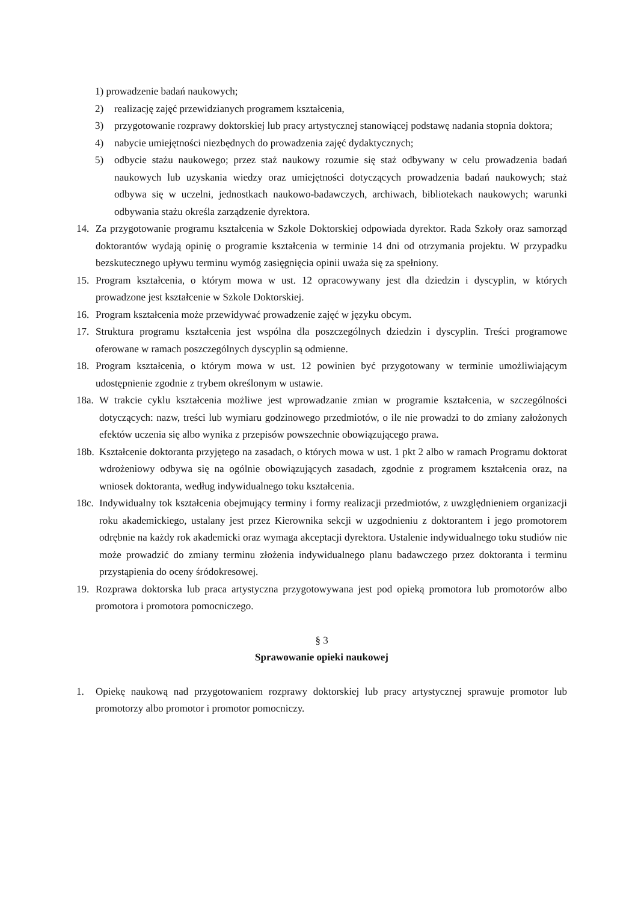1) prowadzenie badań naukowych;
2) realizację zajęć przewidzianych programem kształcenia,
3) przygotowanie rozprawy doktorskiej lub pracy artystycznej stanowiącej podstawę nadania stopnia doktora;
4) nabycie umiejętności niezbędnych do prowadzenia zajęć dydaktycznych;
5) odbycie stażu naukowego; przez staż naukowy rozumie się staż odbywany w celu prowadzenia badań naukowych lub uzyskania wiedzy oraz umiejętności dotyczących prowadzenia badań naukowych; staż odbywa się w uczelni, jednostkach naukowo-badawczych, archiwach, bibliotekach naukowych; warunki odbywania stażu określa zarządzenie dyrektora.
14. Za przygotowanie programu kształcenia w Szkole Doktorskiej odpowiada dyrektor. Rada Szkoły oraz samorząd doktorantów wydają opinię o programie kształcenia w terminie 14 dni od otrzymania projektu. W przypadku bezskutecznego upływu terminu wymóg zasięgnięcia opinii uważa się za spełniony.
15. Program kształcenia, o którym mowa w ust. 12 opracowywany jest dla dziedzin i dyscyplin, w których prowadzone jest kształcenie w Szkole Doktorskiej.
16. Program kształcenia może przewidywać prowadzenie zajęć w języku obcym.
17. Struktura programu kształcenia jest wspólna dla poszczególnych dziedzin i dyscyplin. Treści programowe oferowane w ramach poszczególnych dyscyplin są odmienne.
18. Program kształcenia, o którym mowa w ust. 12 powinien być przygotowany w terminie umożliwiającym udostępnienie zgodnie z trybem określonym w ustawie.
18a. W trakcie cyklu kształcenia możliwe jest wprowadzanie zmian w programie kształcenia, w szczególności dotyczących: nazw, treści lub wymiaru godzinowego przedmiotów, o ile nie prowadzi to do zmiany założonych efektów uczenia się albo wynika z przepisów powszechnie obowiązującego prawa.
18b. Kształcenie doktoranta przyjętego na zasadach, o których mowa w ust. 1 pkt 2 albo w ramach Programu doktorat wdrożeniowy odbywa się na ogólnie obowiązujących zasadach, zgodnie z programem kształcenia oraz, na wniosek doktoranta, według indywidualnego toku kształcenia.
18c. Indywidualny tok kształcenia obejmujący terminy i formy realizacji przedmiotów, z uwzględnieniem organizacji roku akademickiego, ustalany jest przez Kierownika sekcji w uzgodnieniu z doktorantem i jego promotorem odrębnie na każdy rok akademicki oraz wymaga akceptacji dyrektora. Ustalenie indywidualnego toku studiów nie może prowadzić do zmiany terminu złożenia indywidualnego planu badawczego przez doktoranta i terminu przystąpienia do oceny śródokresowej.
19. Rozprawa doktorska lub praca artystyczna przygotowywana jest pod opieką promotora lub promotorów albo promotora i promotora pomocniczego.
§ 3
Sprawowanie opieki naukowej
1. Opiekę naukową nad przygotowaniem rozprawy doktorskiej lub pracy artystycznej sprawuje promotor lub promotorzy albo promotor i promotor pomocniczy.